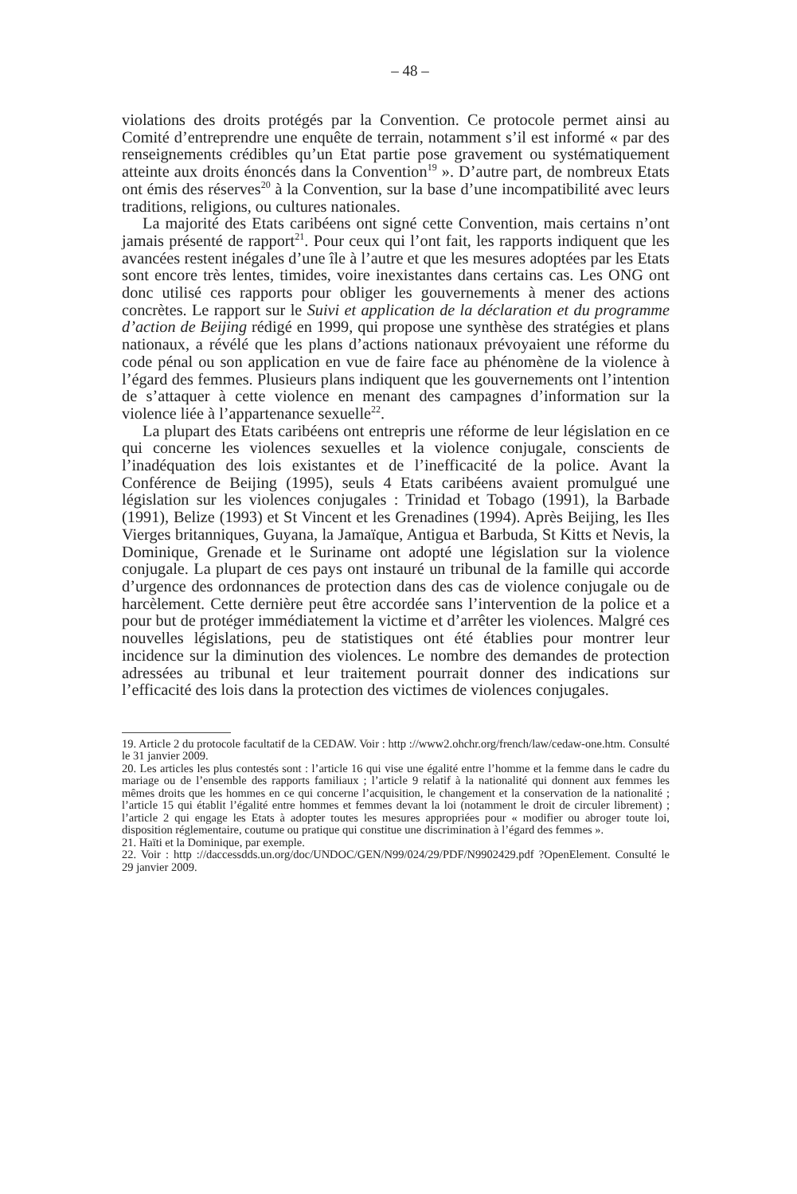– 48 –
violations des droits protégés par la Convention. Ce protocole permet ainsi au Comité d’entreprendre une enquête de terrain, notamment s’il est informé « par des renseignements crédibles qu’un Etat partie pose gravement ou systématiquement atteinte aux droits énoncés dans la Convention<sup>19</sup> ». D’autre part, de nombreux Etats ont émis des réserves<sup>20</sup> à la Convention, sur la base d’une incompatibilité avec leurs traditions, religions, ou cultures nationales.
La majorité des Etats caribéens ont signé cette Convention, mais certains n’ont jamais présenté de rapport<sup>21</sup>. Pour ceux qui l’ont fait, les rapports indiquent que les avancées restent inégales d’une île à l’autre et que les mesures adoptées par les Etats sont encore très lentes, timides, voire inexistantes dans certains cas. Les ONG ont donc utilisé ces rapports pour obliger les gouvernements à mener des actions concrètes. Le rapport sur le Suivi et application de la déclaration et du programme d’action de Beijing rédigé en 1999, qui propose une synthèse des stratégies et plans nationaux, a révélé que les plans d’actions nationaux prévoyaient une réforme du code pénal ou son application en vue de faire face au phénomène de la violence à l’égard des femmes. Plusieurs plans indiquent que les gouvernements ont l’intention de s’attaquer à cette violence en menant des campagnes d’information sur la violence liée à l’appartenance sexuelle<sup>22</sup>.
La plupart des Etats caribéens ont entrepris une réforme de leur législation en ce qui concerne les violences sexuelles et la violence conjugale, conscients de l’inadéquation des lois existantes et de l’inefficacité de la police. Avant la Conférence de Beijing (1995), seuls 4 Etats caribéens avaient promulgué une législation sur les violences conjugales : Trinidad et Tobago (1991), la Barbade (1991), Belize (1993) et St Vincent et les Grenadines (1994). Après Beijing, les Iles Vierges britanniques, Guyana, la Jamaïque, Antigua et Barbuda, St Kitts et Nevis, la Dominique, Grenade et le Suriname ont adopté une législation sur la violence conjugale. La plupart de ces pays ont instauré un tribunal de la famille qui accorde d’urgence des ordonnances de protection dans des cas de violence conjugale ou de harcèlement. Cette dernière peut être accordée sans l’intervention de la police et a pour but de protéger immédiatement la victime et d’arrêter les violences. Malgré ces nouvelles législations, peu de statistiques ont été établies pour montrer leur incidence sur la diminution des violences. Le nombre des demandes de protection adressées au tribunal et leur traitement pourrait donner des indications sur l’efficacité des lois dans la protection des victimes de violences conjugales.
19. Article 2 du protocole facultatif de la CEDAW. Voir : http ://www2.ohchr.org/french/law/cedaw-one.htm. Consulté le 31 janvier 2009.
20. Les articles les plus contestés sont : l’article 16 qui vise une égalité entre l’homme et la femme dans le cadre du mariage ou de l’ensemble des rapports familiaux ; l’article 9 relatif à la nationalité qui donnent aux femmes les mêmes droits que les hommes en ce qui concerne l’acquisition, le changement et la conservation de la nationalité ; l’article 15 qui établit l’égalité entre hommes et femmes devant la loi (notamment le droit de circuler librement) ; l’article 2 qui engage les Etats à adopter toutes les mesures appropriées pour « modifier ou abroger toute loi, disposition réglementaire, coutume ou pratique qui constitue une discrimination à l’égard des femmes ».
21. Haïti et la Dominique, par exemple.
22. Voir : http ://daccessdds.un.org/doc/UNDOC/GEN/N99/024/29/PDF/N9902429.pdf ?OpenElement. Consulté le 29 janvier 2009.